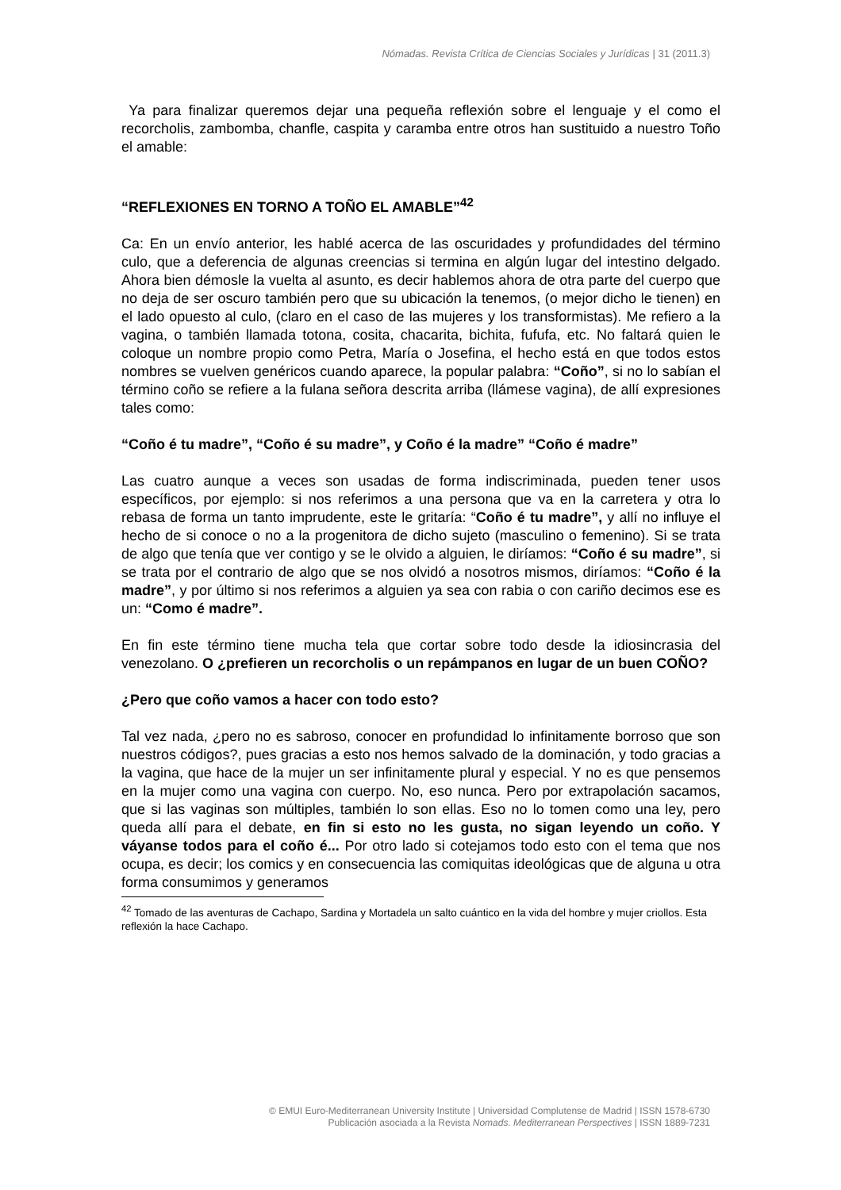Nómadas. Revista Crítica de Ciencias Sociales y Jurídicas | 31 (2011.3)
Ya para finalizar queremos dejar una pequeña reflexión sobre el lenguaje y el como el recorcholis, zambomba, chanfle, caspita y caramba entre otros han sustituido a nuestro Toño el amable:
“REFLEXIONES EN TORNO A TOÑO EL AMABLE”<sup>42</sup>
Ca: En un envío anterior, les hablé acerca de las oscuridades y profundidades del término culo, que a deferencia de algunas creencias si termina en algún lugar del intestino delgado. Ahora bien démosle la vuelta al asunto, es decir hablemos ahora de otra parte del cuerpo que no deja de ser oscuro también pero que su ubicación la tenemos, (o mejor dicho le tienen) en el lado opuesto al culo, (claro en el caso de las mujeres y los transformistas). Me refiero a la vagina, o también llamada totona, cosita, chacarita, bichita, fufufa, etc. No faltará quien le coloque un nombre propio como Petra, María o Josefina, el hecho está en que todos estos nombres se vuelven genéricos cuando aparece, la popular palabra: “Coño”, si no lo sabían el término coño se refiere a la fulana señora descrita arriba (llámese vagina), de allí expresiones tales como:
“Coño é tu madre”, “Coño é su madre”, y Coño é la madre” “Coño é madre”
Las cuatro aunque a veces son usadas de forma indiscriminada, pueden tener usos específicos, por ejemplo: si nos referimos a una persona que va en la carretera y otra lo rebasa de forma un tanto imprudente, este le gritaría: “Coño é tu madre”, y allí no influye el hecho de si conoce o no a la progenitora de dicho sujeto (masculino o femenino). Si se trata de algo que tenía que ver contigo y se le olvido a alguien, le diríamos: “Coño é su madre”, si se trata por el contrario de algo que se nos olvidó a nosotros mismos, diríamos: “Coño é la madre”, y por último si nos referimos a alguien ya sea con rabia o con cariño decimos ese es un: “Como é madre”.
En fin este término tiene mucha tela que cortar sobre todo desde la idiosincrasia del venezolano. O ¿prefieren un recorcholis o un repámpanos en lugar de un buen COÑO?
¿Pero que coño vamos a hacer con todo esto?
Tal vez nada, ¿pero no es sabroso, conocer en profundidad lo infinitamente borroso que son nuestros códigos?, pues gracias a esto nos hemos salvado de la dominación, y todo gracias a la vagina, que hace de la mujer un ser infinitamente plural y especial. Y no es que pensemos en la mujer como una vagina con cuerpo. No, eso nunca. Pero por extrapolación sacamos, que si las vaginas son múltiples, también lo son ellas. Eso no lo tomen como una ley, pero queda allí para el debate, en fin si esto no les gusta, no sigan leyendo un coño. Y váyanse todos para el coño é... Por otro lado si cotejamos todo esto con el tema que nos ocupa, es decir; los comics y en consecuencia las comiquitas ideológicas que de alguna u otra forma consumimos y generamos
<sup>42</sup> Tomado de las aventuras de Cachapo, Sardina y Mortadela un salto cuántico en la vida del hombre y mujer criollos. Esta reflexión la hace Cachapo.
© EMUI Euro-Mediterranean University Institute | Universidad Complutense de Madrid | ISSN 1578-6730
Publicación asociada a la Revista Nomads. Mediterranean Perspectives | ISSN 1889-7231